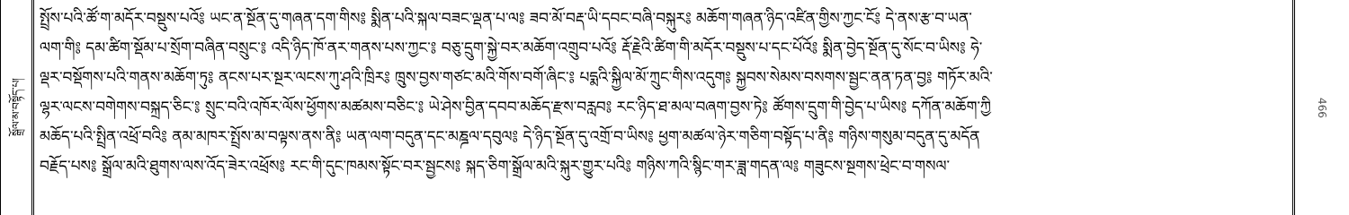སྒྲོལ་མ་བསྟོད་པ།
སྤྲོས་པའི་ཚོ་ག་མདོར་བསྡུས་པའོ༔ ཡང་ན་སྔོན་དུ་གཞན་དག་གིས༔ སྨིན་པའི་སྐལ་བཟང་ལྡན་པ་ལ༔ ཟབ་མོ་བརྡ་ཡི་དབང་བཞི་བསྐུར༔ མཆོག་གཞན་ཉིད་འཛིན་གྱིས་ཀྱང་ངོ༔ དེ་ནས་རྩ་བ་ཡན་
ལག་གི༔ དམ་ཚིག་སྡོམ་པ་སྲོག་བཞིན་བསྲུང་༔ འདི་ཉིད་ཁོ་ནར་གནས་པས་ཀྱང་༔ བཅུ་དྲུག་སྐྱེ་བར་མཆོག་འགྲུབ་པའོ༔ རྡོ་རྗེའི་ཚིག་གི་མདོར་བསྡུས་པ་དང་པོའོ༔ སྨིན་བྱེད་སྔོན་དུ་སོང་བ་ཡིས༔ ཧེ་
ལྡར་བསྡོགས་པའི་གནས་མཆོག་ཏུ༔ ནངས་པར་སྔར་ལངས་ཀུ་ཤའི་ཁྲིར༔ ཁྲུས་བྱས་གཙང་མའི་གོས་བགོ་ཞིང་༔ པདྨའི་སྐྱིལ་མོ་ཀྲུང་གིས་འདུག༔ སྐྱབས་སེམས་བསགས་སྦྱང་ནན་ཏན་བྱ༔ གཏོར་མའི་
ལྷར་ལངས་བགེགས་བསྐྲད་ཅིང་༔ སྲུང་བའི་འཁོར་ལོས་ཕྱོགས་མཚམས་བཅིང་༔ ཡེ་ཤེས་བྱིན་དབབ་མཆོད་རྫས་བརླབ༔ རང་ཉིད་ཐ་མལ་བཞག་བྱས་ཏེ༔ ཚོགས་དྲུག་གི་བྱེད་པ་ཡིས༔ དཀོན་མཆོག་ཀྱི
མཆོད་པའི་སྤྲིན་འཕྲོ་བའི༔ ནམ་མཁར་སྤྲོས་མ་བལྟས་ནས་ནི༔ ཡན་ལག་བདུན་དང་མཎྜལ་དབུལ༔ དེ་ཉིད་སྔོན་དུ་འགྲོ་བ་ཡིས༔ ཕྱག་མཚལ་ཉེར་གཅིག་བསྟོད་པ་ནི༔ གཉིས་གསུམ་བདུན་དུ་མདོན
བརྗོད་པས༔ སྒྲོལ་མའི་ཐུགས་ལས་འོད་ཟེར་འཕྲོས༔ རང་གི་དུང་ཁམས་སྟོང་བར་སྦྱངས༔ སྐད་ཅིག་སྒྲོལ་མའི་སྐུར་གྱུར་པའི༔ གཉིས་ཀའི་སྙིང་གར་ཟླ་གདན་ལ༔ གཟུངས་སྔགས་ཕྲེང་བ་གསལ་
466